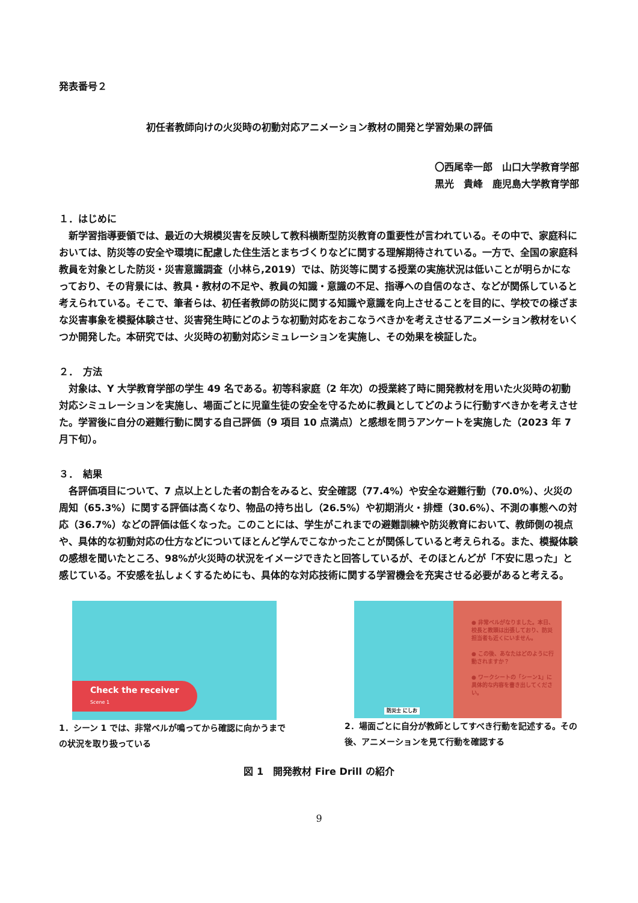発表番号２
初任者教師向けの火災時の初動対応アニメーション教材の開発と学習効果の評価
〇西尾幸一郎　山口大学教育学部　
黒光　貴峰　鹿児島大学教育学部
１．はじめに
新学習指導要領では、最近の大規模災害を反映して教科横断型防災教育の重要性が言われている。その中で、家庭科においては、防災等の安全や環境に配慮した住生活とまちづくりなどに関する理解期待されている。一方で、全国の家庭科教員を対象とした防災・災害意識調査（小林ら,2019）では、防災等に関する授業の実施状況は低いことが明らかになっており、その背景には、教具・教材の不足や、教員の知識・意識の不足、指導への自信のなさ、などが関係していると考えられている。そこで、筆者らは、初任者教師の防災に関する知識や意識を向上させることを目的に、学校での様ざまな災害事象を模擬体験させ、災害発生時にどのような初動対応をおこなうべきかを考えさせるアニメーション教材をいくつか開発した。本研究では、火災時の初動対応シミュレーションを実施し、その効果を検証した。
２．　方法
対象は、Y 大学教育学部の学生 49 名である。初等科家庭（2 年次）の授業終了時に開発教材を用いた火災時の初動対応シミュレーションを実施し、場面ごとに児童生徒の安全を守るために教員としてどのように行動すべきかを考えさせた。学習後に自分の避難行動に関する自己評価（9 項目 10 点満点）と感想を問うアンケートを実施した（2023 年 7 月下旬）。
３．　結果
各評価項目について、7 点以上とした者の割合をみると、安全確認（77.4%）や安全な避難行動（70.0%）、火災の周知（65.3%）に関する評価は高くなり、物品の持ち出し（26.5%）や初期消火・排煙（30.6%）、不測の事態への対応（36.7%）などの評価は低くなった。このことには、学生がこれまでの避難訓練や防災教育において、教師側の視点や、具体的な初動対応の仕方などについてほとんど学んでこなかったことが関係していると考えられる。また、模擬体験の感想を聞いたところ、98%が火災時の状況をイメージできたと回答しているが、そのほとんどが「不安に思った」と感じている。不安感を払しょくするためにも、具体的な対応技術に関する学習機会を充実させる必要があると考える。
Check the receiver
Scene 1
1．シーン 1 では、非常ベルが鳴ってから確認に向かうまでの状況を取り扱っている
防災士 にしお
● 非常ベルがなりました。本日、校長と教頭は出張しており、防災担当者も近くにいません。
● この後、あなたはどのように行動されますか？
● ワークシートの「シーン1」に具体的な内容を書き出してください。
2．場面ごとに自分が教師としてすべき行動を記述する。その後、アニメーションを見て行動を確認する
図 1　開発教材 Fire Drill の紹介
9